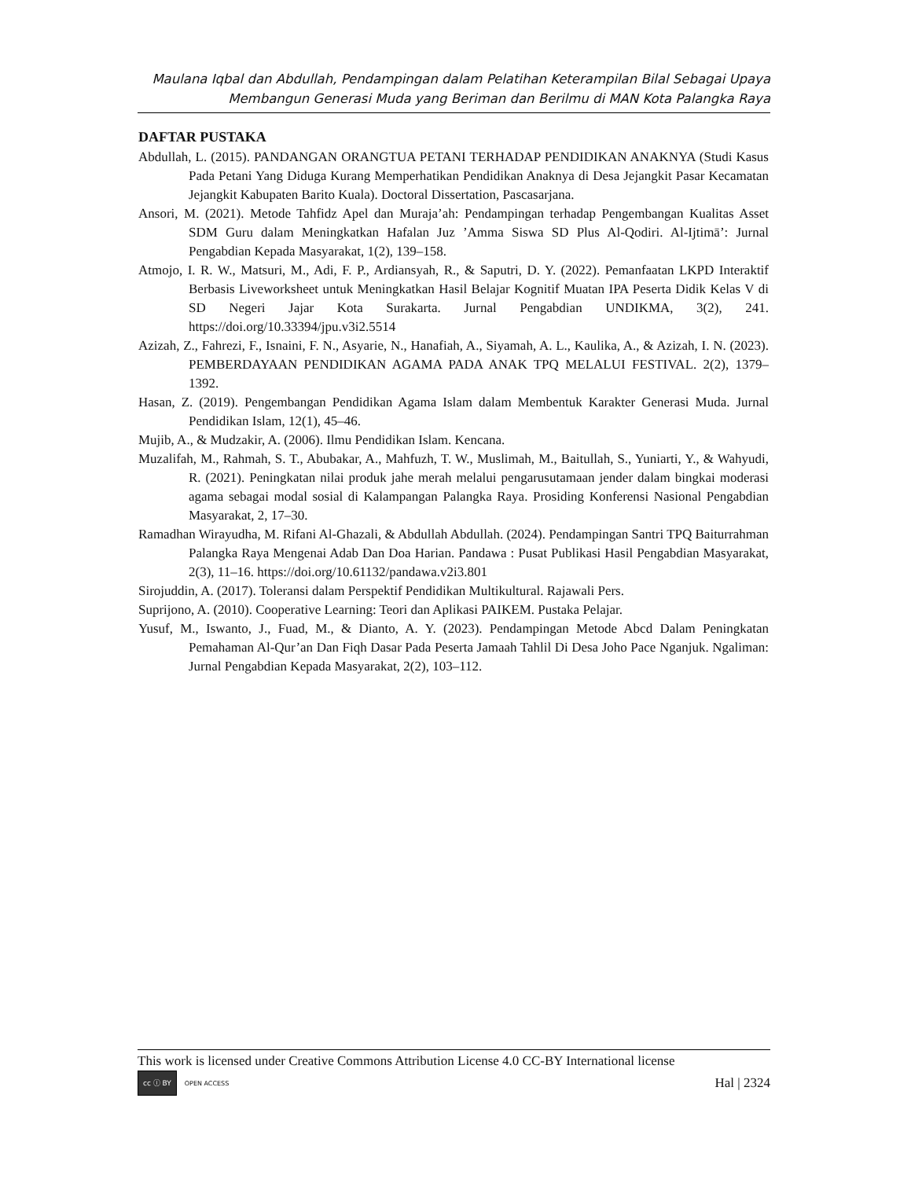Maulana Iqbal dan Abdullah, Pendampingan dalam Pelatihan Keterampilan Bilal Sebagai Upaya
Membangun Generasi Muda yang Beriman dan Berilmu di MAN Kota Palangka Raya
DAFTAR PUSTAKA
Abdullah, L. (2015). PANDANGAN ORANGTUA PETANI TERHADAP PENDIDIKAN ANAKNYA (Studi Kasus Pada Petani Yang Diduga Kurang Memperhatikan Pendidikan Anaknya di Desa Jejangkit Pasar Kecamatan Jejangkit Kabupaten Barito Kuala). Doctoral Dissertation, Pascasarjana.
Ansori, M. (2021). Metode Tahfidz Apel dan Muraja’ah: Pendampingan terhadap Pengembangan Kualitas Asset SDM Guru dalam Meningkatkan Hafalan Juz ’Amma Siswa SD Plus Al-Qodiri. Al-Ijtimā’: Jurnal Pengabdian Kepada Masyarakat, 1(2), 139–158.
Atmojo, I. R. W., Matsuri, M., Adi, F. P., Ardiansyah, R., & Saputri, D. Y. (2022). Pemanfaatan LKPD Interaktif Berbasis Liveworksheet untuk Meningkatkan Hasil Belajar Kognitif Muatan IPA Peserta Didik Kelas V di SD Negeri Jajar Kota Surakarta. Jurnal Pengabdian UNDIKMA, 3(2), 241. https://doi.org/10.33394/jpu.v3i2.5514
Azizah, Z., Fahrezi, F., Isnaini, F. N., Asyarie, N., Hanafiah, A., Siyamah, A. L., Kaulika, A., & Azizah, I. N. (2023). PEMBERDAYAAN PENDIDIKAN AGAMA PADA ANAK TPQ MELALUI FESTIVAL. 2(2), 1379–1392.
Hasan, Z. (2019). Pengembangan Pendidikan Agama Islam dalam Membentuk Karakter Generasi Muda. Jurnal Pendidikan Islam, 12(1), 45–46.
Mujib, A., & Mudzakir, A. (2006). Ilmu Pendidikan Islam. Kencana.
Muzalifah, M., Rahmah, S. T., Abubakar, A., Mahfuzh, T. W., Muslimah, M., Baitullah, S., Yuniarti, Y., & Wahyudi, R. (2021). Peningkatan nilai produk jahe merah melalui pengarusutamaan jender dalam bingkai moderasi agama sebagai modal sosial di Kalampangan Palangka Raya. Prosiding Konferensi Nasional Pengabdian Masyarakat, 2, 17–30.
Ramadhan Wirayudha, M. Rifani Al-Ghazali, & Abdullah Abdullah. (2024). Pendampingan Santri TPQ Baiturrahman Palangka Raya Mengenai Adab Dan Doa Harian. Pandawa : Pusat Publikasi Hasil Pengabdian Masyarakat, 2(3), 11–16. https://doi.org/10.61132/pandawa.v2i3.801
Sirojuddin, A. (2017). Toleransi dalam Perspektif Pendidikan Multikultural. Rajawali Pers.
Suprijono, A. (2010). Cooperative Learning: Teori dan Aplikasi PAIKEM. Pustaka Pelajar.
Yusuf, M., Iswanto, J., Fuad, M., & Dianto, A. Y. (2023). Pendampingan Metode Abcd Dalam Peningkatan Pemahaman Al-Qur’an Dan Fiqh Dasar Pada Peserta Jamaah Tahlil Di Desa Joho Pace Nganjuk. Ngaliman: Jurnal Pengabdian Kepada Masyarakat, 2(2), 103–112.
This work is licensed under Creative Commons Attribution License 4.0 CC-BY International license
cc ⓘ BY OPEN ACCESS
Hal | 2324